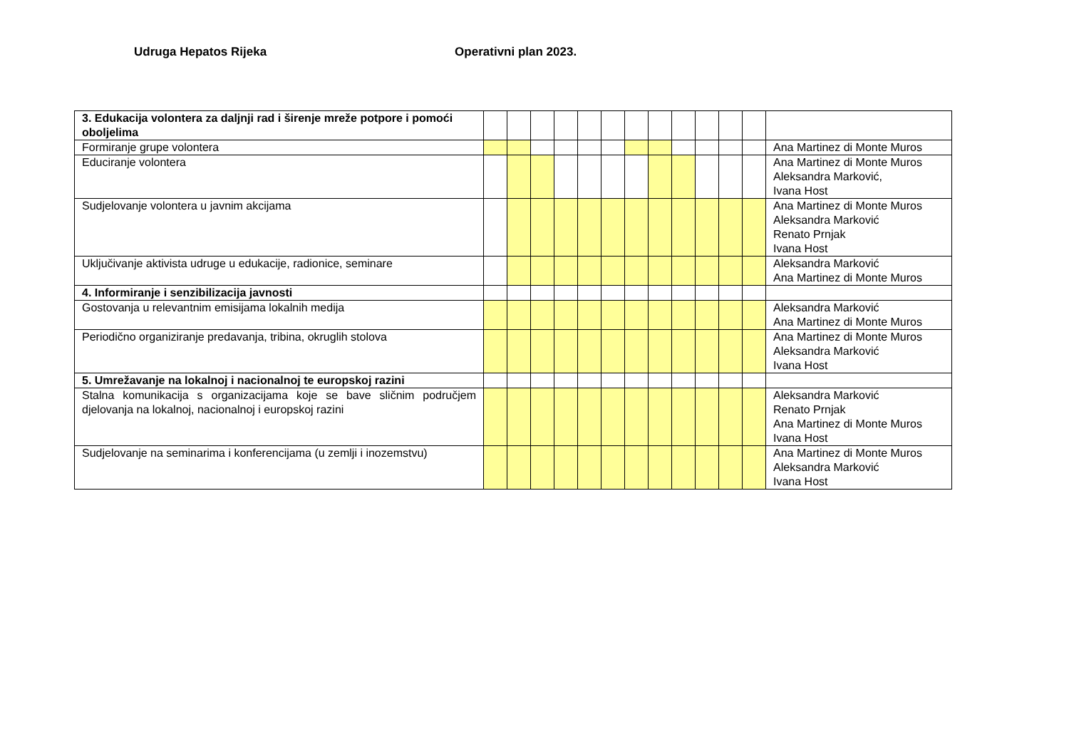Udruga Hepatos Rijeka Operativni plan 2023.
| 3. Edukacija volontera za daljnji rad i širenje mreže potpore i pomoći oboljelima | | | | | | | | | | | | | |
| Formiranje grupe volontera | | | | | | | | | | | | | Ana Martinez di Monte Muros |
| Educiranje volontera | | | | | | | | | | | | | Ana Martinez di Monte Muros Aleksandra Marković, Ivana Host |
| Sudjelovanje volontera u javnim akcijama | | | | | | | | | | | | | Ana Martinez di Monte Muros Aleksandra Marković Renato Prnjak Ivana Host |
| Uključivanje aktivista udruge u edukacije, radionice, seminare | | | | | | | | | | | | | Aleksandra Marković Ana Martinez di Monte Muros |
| 4. Informiranje i senzibilizacija javnosti | | | | | | | | | | | | | |
| Gostovanja u relevantnim emisijama lokalnih medija | | | | | | | | | | | | | Aleksandra Marković Ana Martinez di Monte Muros |
| Periodično organiziranje predavanja, tribina, okruglih stolova | | | | | | | | | | | | | Ana Martinez di Monte Muros Aleksandra Marković Ivana Host |
| 5. Umrežavanje na lokalnoj i nacionalnoj te europskoj razini | | | | | | | | | | | | | |
| Stalna komunikacija s organizacijama koje se bave sličnim područjem djelovanja na lokalnoj, nacionalnoj i europskoj razini | | | | | | | | | | | | | Aleksandra Marković Renato Prnjak Ana Martinez di Monte Muros Ivana Host |
| Sudjelovanje na seminarima i konferencijama (u zemlji i inozemstvu) | | | | | | | | | | | | | Ana Martinez di Monte Muros Aleksandra Marković Ivana Host |